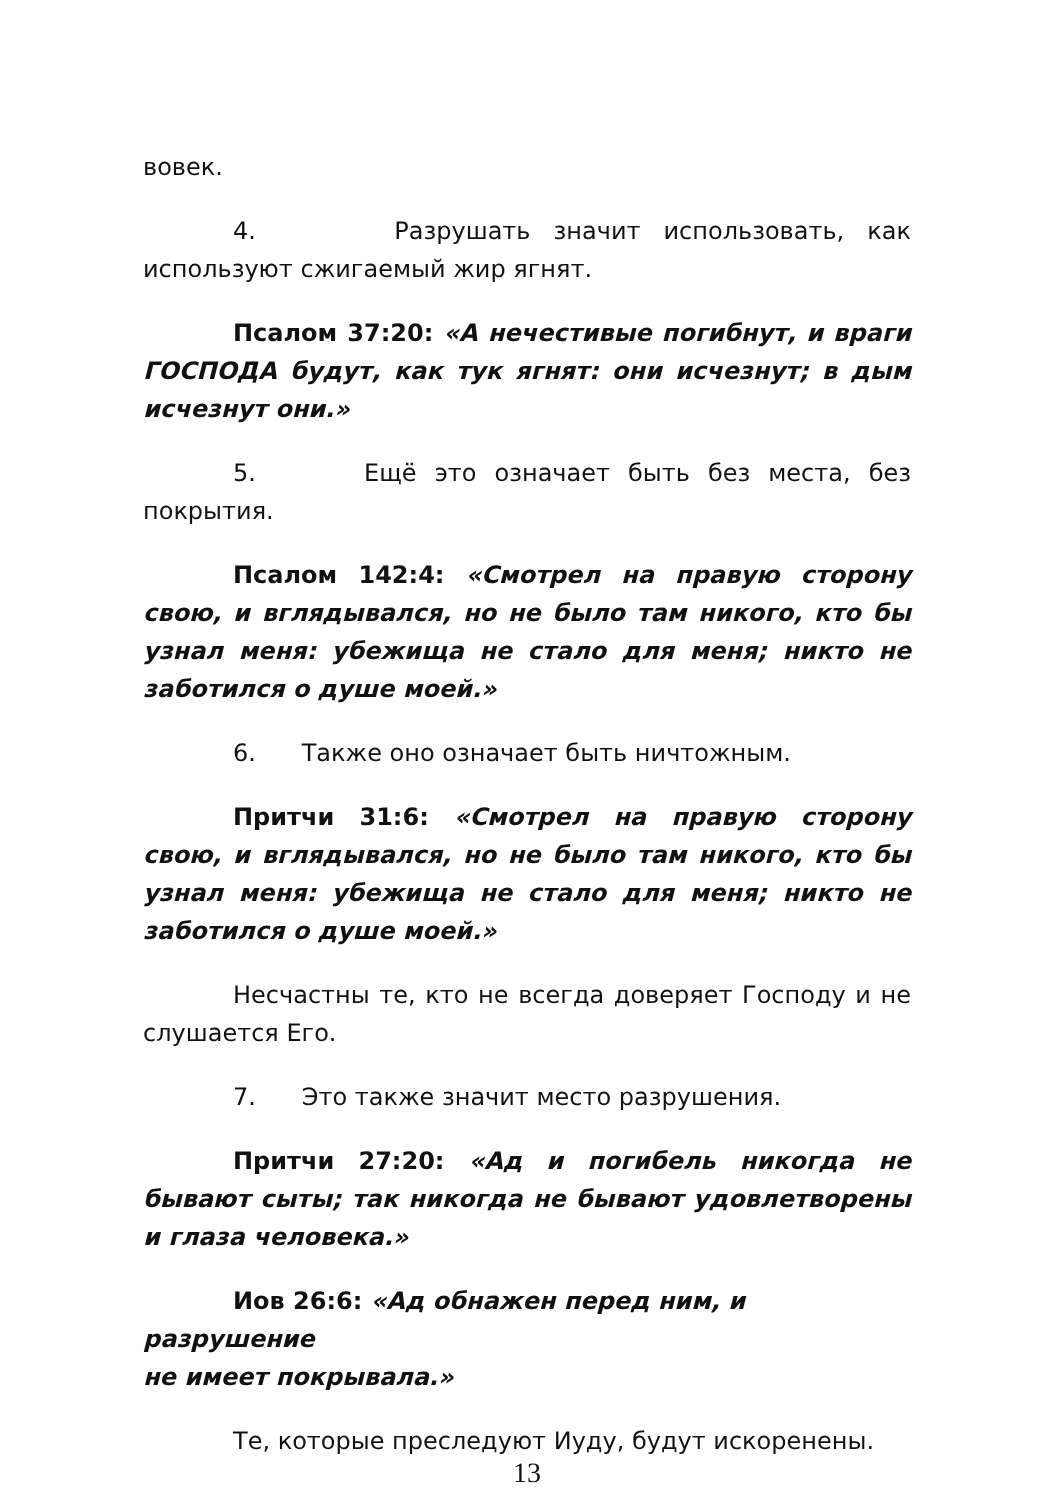вовек.
4. Разрушать значит использовать, как используют сжигаемый жир ягнят.
Псалом 37:20: «А нечестивые погибнут, и враги ГОСПОДА будут, как тук ягнят: они исчезнут; в дым исчезнут они.»
5. Ещё это означает быть без места, без покрытия.
Псалом 142:4: «Смотрел на правую сторону свою, и вглядывался, но не было там никого, кто бы узнал меня: убежища не стало для меня; никто не заботился о душе моей.»
6. Также оно означает быть ничтожным.
Притчи 31:6: «Смотрел на правую сторону свою, и вглядывался, но не было там никого, кто бы узнал меня: убежища не стало для меня; никто не заботился о душе моей.»
Несчастны те, кто не всегда доверяет Господу и не слушается Его.
7. Это также значит место разрушения.
Притчи 27:20: «Ад и погибель никогда не бывают сыты; так никогда не бывают удовлетворены и глаза человека.»
Иов 26:6: «Ад обнажен перед ним, и разрушение
не имеет покрывала.»
Те, которые преследуют Иуду, будут искоренены.
13